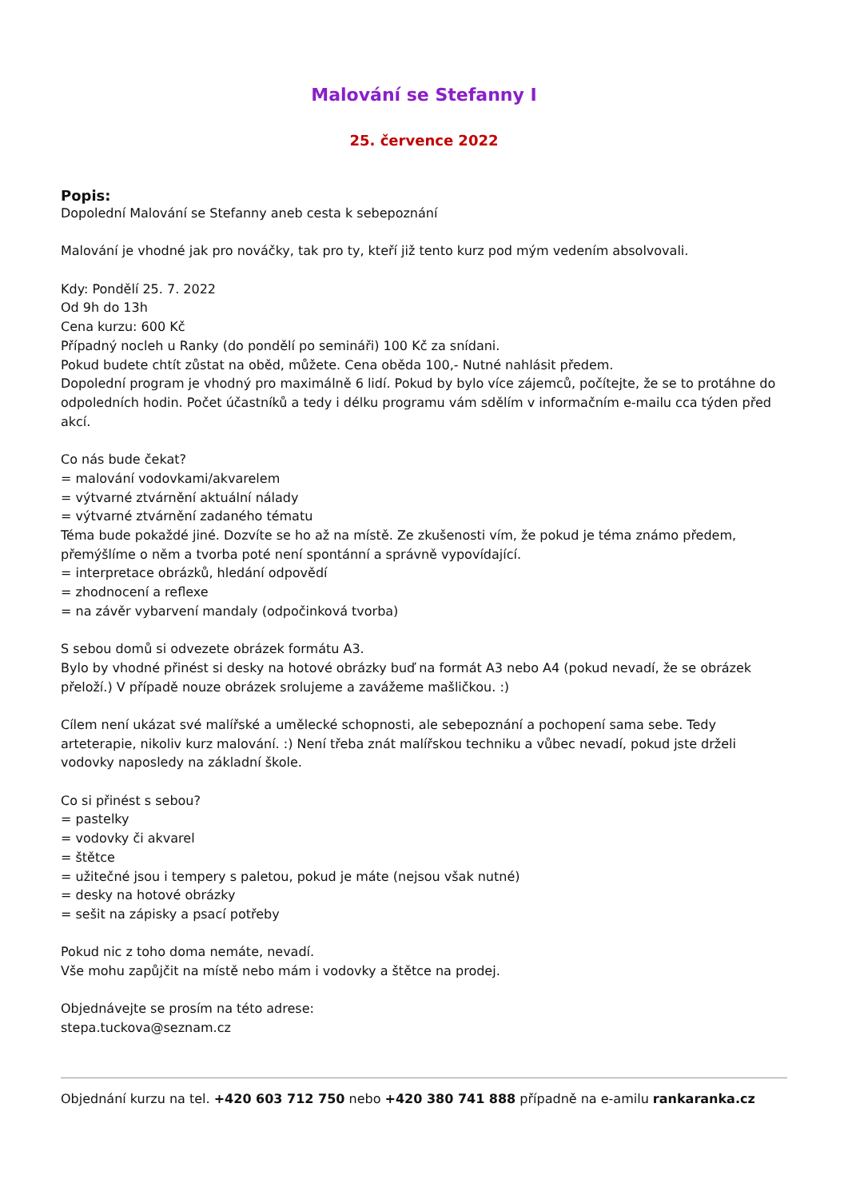Malování se Stefanny I
25. července 2022
Popis:
Dopolední Malování se Stefanny aneb cesta k sebepoznání
Malování je vhodné jak pro nováčky, tak pro ty, kteří již tento kurz pod mým vedením absolvovali.
Kdy: Pondělí 25. 7. 2022
Od 9h do 13h
Cena kurzu: 600 Kč
Případný nocleh u Ranky (do pondělí po semináři) 100 Kč za snídani.
Pokud budete chtít zůstat na oběd, můžete. Cena oběda 100,- Nutné nahlásit předem.
Dopolední program je vhodný pro maximálně 6 lidí. Pokud by bylo více zájemců, počítejte, že se to protáhne do odpoledních hodin. Počet účastníků a tedy i délku programu vám sdělím v informačním e-mailu cca týden před akcí.
Co nás bude čekat?
= malování vodovkami/akvarelem
= výtvarné ztvárnění aktuální nálady
= výtvarné ztvárnění zadaného tématu
Téma bude pokaždé jiné. Dozvíte se ho až na místě. Ze zkušenosti vím, že pokud je téma známo předem, přemýšlíme o něm a tvorba poté není spontánní a správně vypovídající.
= interpretace obrázků, hledání odpovědí
= zhodnocení a reflexe
= na závěr vybarvení mandaly (odpočinková tvorba)
S sebou domů si odvezete obrázek formátu A3.
Bylo by vhodné přinést si desky na hotové obrázky buď na formát A3 nebo A4 (pokud nevadí, že se obrázek přeloží.) V případě nouze obrázek srolujeme a zavážeme mašličkou. :)
Cílem není ukázat své malířské a umělecké schopnosti, ale sebepoznání a pochopení sama sebe. Tedy arteterapie, nikoliv kurz malování. :) Není třeba znát malířskou techniku a vůbec nevadí, pokud jste drželi vodovky naposledy na základní škole.
Co si přinést s sebou?
= pastelky
= vodovky či akvarel
= štětce
= užitečné jsou i tempery s paletou, pokud je máte (nejsou však nutné)
= desky na hotové obrázky
= sešit na zápisky a psací potřeby
Pokud nic z toho doma nemáte, nevadí.
Vše mohu zapůjčit na místě nebo mám i vodovky a štětce na prodej.
Objednávejte se prosím na této adrese:
stepa.tuckova@seznam.cz
Objednání kurzu na tel. +420 603 712 750 nebo +420 380 741 888 případně na e-amilu rankaranka.cz